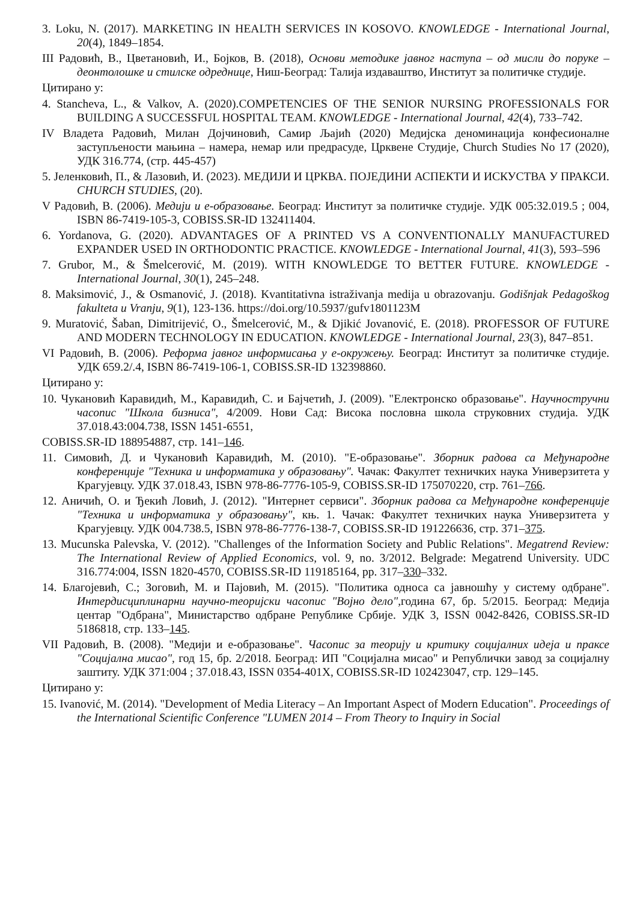3. Loku, N. (2017). MARKETING IN HEALTH SERVICES IN KOSOVO. KNOWLEDGE - International Journal, 20(4), 1849–1854.
III Радовић, В., Цветановић, И., Бојков, В. (2018), Основи методике јавног наступа – од мисли до поруке – деонтолошке и стилске одреднице, Ниш-Београд: Талија издаваштво, Институт за политичке студије.
Цитирано у:
4. Stancheva, L., & Valkov, A. (2020).COMPETENCIES OF THE SENIOR NURSING PROFESSIONALS FOR BUILDING A SUCCESSFUL HOSPITAL TEAM. KNOWLEDGE - International Journal, 42(4), 733–742.
IV Владета Радовић, Милан Дојчиновић, Самир Љајић (2020) Медијска деноминација конфесионалне заступљености мањина – намера, немар или предрасуде, Црквене Студије, Church Studies No 17 (2020), УДК 316.774, (стр. 445-457)
5. Јеленковић, П., & Лазовић, И. (2023). МЕДИЈИ И ЦРКВА. ПОЈЕДИНИ АСПЕКТИ И ИСКУСТВА У ПРАКСИ. CHURCH STUDIES, (20).
V Радовић, В. (2006). Медији и е-образовање. Београд: Институт за политичке студије. УДК 005:32.019.5 ; 004, ISBN 86-7419-105-3, COBISS.SR-ID 132411404.
6. Yordanova, G. (2020). ADVANTAGES OF A PRINTED VS A CONVENTIONALLY MANUFACTURED EXPANDER USED IN ORTHODONTIC PRACTICE. KNOWLEDGE - International Journal, 41(3), 593–596
7. Grubor, M., & Šmelcerović, M. (2019). WITH KNOWLEDGE TO BETTER FUTURE. KNOWLEDGE - International Journal, 30(1), 245–248.
8. Maksimović, J., & Osmanović, J. (2018). Kvantitativna istraživanja medija u obrazovanju. Godišnjak Pedagoškog fakulteta u Vranju, 9(1), 123-136. https://doi.org/10.5937/gufv1801123M
9. Muratović, Šaban, Dimitrijević, O., Šmelcerović, M., & Djikić Jovanović, E. (2018). PROFESSOR OF FUTURE AND MODERN TECHNOLOGY IN EDUCATION. KNOWLEDGE - International Journal, 23(3), 847–851.
VI Радовић, В. (2006). Реформа јавног информисања у е-окружењу. Београд: Институт за политичке студије. УДК 659.2/.4, ISBN 86-7419-106-1, COBISS.SR-ID 132398860.
Цитирано у:
10. Чукановић Каравидић, М., Каравидић, С. и Бајчетић, Ј. (2009). "Електронско образовање". Научностручни часопис "Школа бизниса", 4/2009. Нови Сад: Висока пословна школа струковних студија. УДК 37.018.43:004.738, ISSN 1451-6551,
COBISS.SR-ID 188954887, стр. 141–146.
11. Симовић, Д. и Чукановић Каравидић, М. (2010). "Е-образовање". Зборник радова са Међународне конференције "Техника и информатика у образовању". Чачак: Факултет техничких наука Универзитета у Крагујевцу. УДК 37.018.43, ISBN 978-86-7776-105-9, COBISS.SR-ID 175070220, стр. 761–766.
12. Аничић, О. и Ђекић Ловић, Ј. (2012). "Интернет сервиси". Зборник радова са Међународне конференције "Техника и информатика у образовању", књ. 1. Чачак: Факултет техничких наука Универзитета у Крагујевцу. УДК 004.738.5, ISBN 978-86-7776-138-7, COBISS.SR-ID 191226636, стр. 371–375.
13. Mucunska Palevska, V. (2012). "Challenges of the Information Society and Public Relations". Megatrend Review: The International Review of Applied Economics, vol. 9, no. 3/2012. Belgrade: Megatrend University. UDC 316.774:004, ISSN 1820-4570, COBISS.SR-ID 119185164, pp. 317–330–332.
14. Благојевић, С.; Зоговић, М. и Пајовић, М. (2015). "Политика односа са јавношћу у систему одбране". Интердисциплинарни научно-теоријски часопис "Војно дело", година 67, бр. 5/2015. Београд: Медија центар "Одбрана", Министарство одбране Републике Србије. УДК 3, ISSN 0042-8426, COBISS.SR-ID 5186818, стр. 133–145.
VII Радовић, В. (2008). "Медији и е-образовање". Часопис за теорију и критику социјалних идеја и праксе "Социјална мисао", год 15, бр. 2/2018. Београд: ИП "Социјална мисао" и Републички завод за социјалну заштиту. УДК 371:004 ; 37.018.43, ISSN 0354-401X, COBISS.SR-ID 102423047, стр. 129–145.
Цитирано у:
15. Ivanović, M. (2014). "Development of Media Literacy – An Important Aspect of Modern Education". Proceedings of the International Scientific Conference "LUMEN 2014 – From Theory to Inquiry in Social